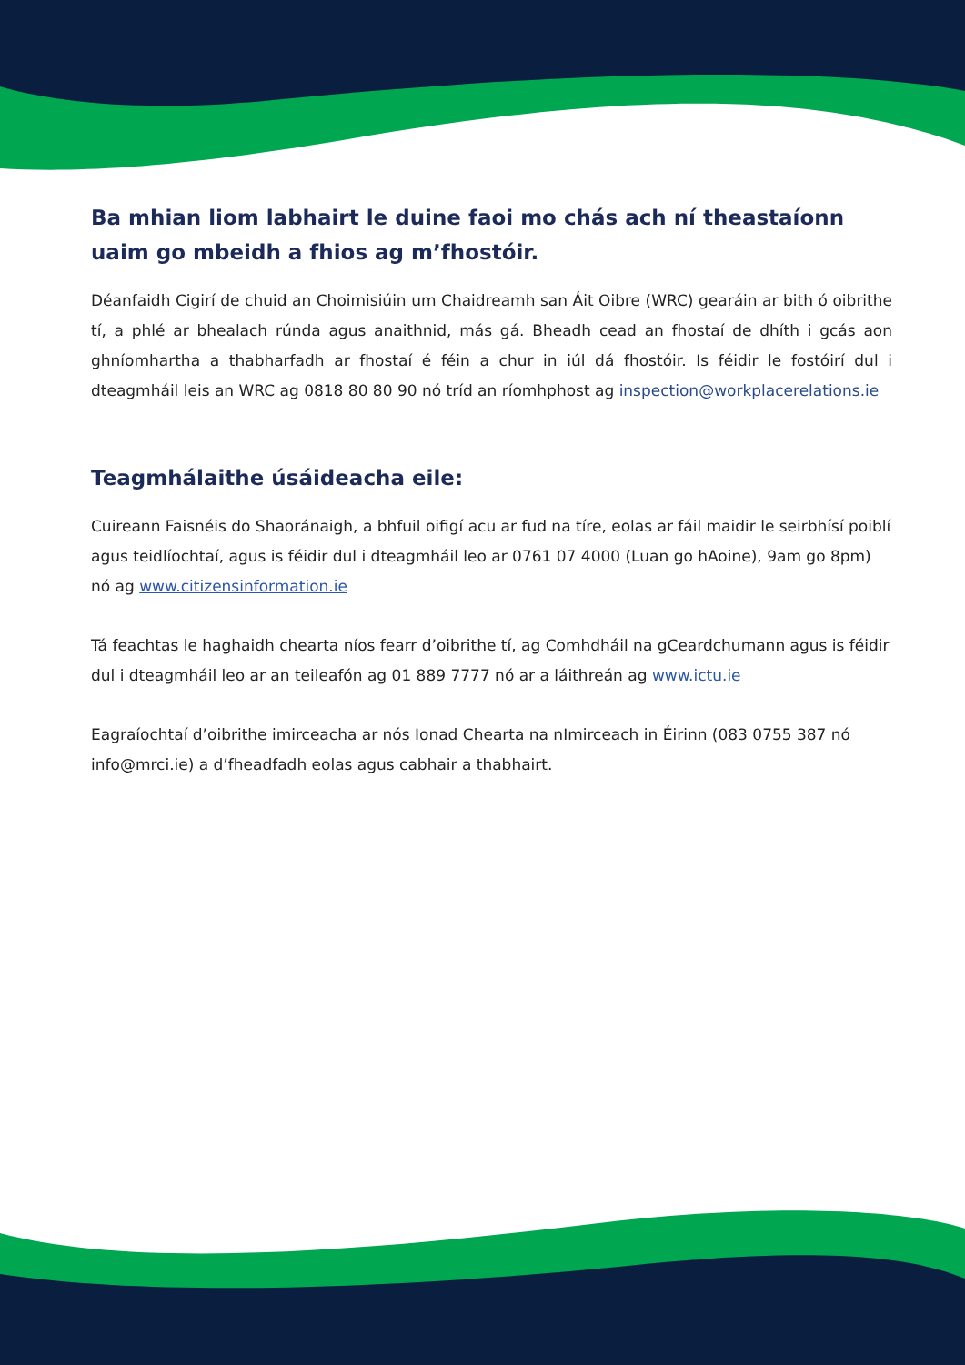Ba mhian liom labhairt le duine faoi mo chás ach ní theastaíonn uaim go mbeidh a fhios ag m’fhostóir.
Déanfaidh Cigirí de chuid an Choimisiúin um Chaidreamh san Áit Oibre (WRC) gearáin ar bith ó oibrithe tí, a phlé ar bhealach rúnda agus anaithnid, más gá. Bheadh cead an fhostaí de dhíth i gcás aon ghníomhartha a thabharfadh ar fhostaí é féin a chur in iúl dá fhostóir. Is féidir le fostóirí dul i dteagmháil leis an WRC ag 0818 80 80 90 nó tríd an ríomhphost ag inspection@workplacerelations.ie
Teagmhálaithe úsáideacha eile:
Cuireann Faisnéis do Shaoránaigh, a bhfuil oifigí acu ar fud na tíre, eolas ar fáil maidir le seirbhísí poiblí agus teidlíochtaí, agus is féidir dul i dteagmháil leo ar 0761 07 4000 (Luan go hAoine), 9am go 8pm) nó ag www.citizensinformation.ie
Tá feachtas le haghaidh chearta níos fearr d’oibrithe tí, ag Comhdháil na gCeardchumann agus is féidir dul i dteagmháil leo ar an teileafón ag 01 889 7777 nó ar a láithreán ag www.ictu.ie
Eagraíochtaí d’oibrithe imirceacha ar nós Ionad Chearta na nImirceach in Éirinn (083 0755 387 nó info@mrci.ie) a d’fheadfadh eolas agus cabhair a thabhairt.